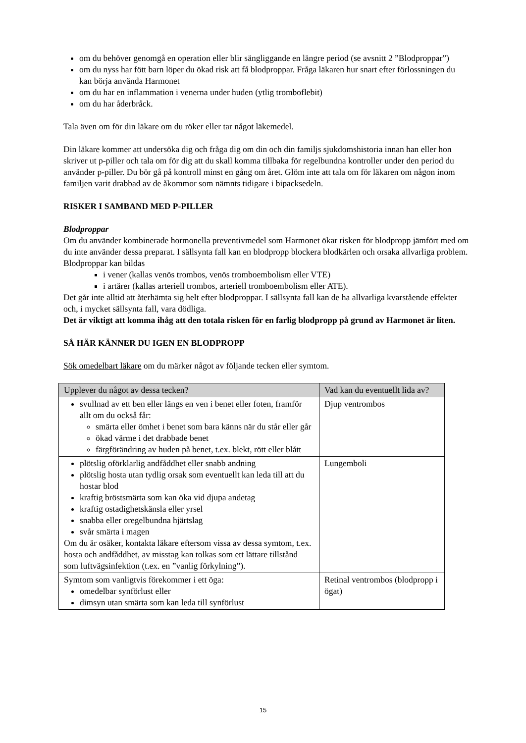om du behöver genomgå en operation eller blir sängliggande en längre period (se avsnitt 2 ”Blodproppar”)
om du nyss har fött barn löper du ökad risk att få blodproppar. Fråga läkaren hur snart efter förlossningen du kan börja använda Harmonet
om du har en inflammation i venerna under huden (ytlig tromboflebit)
om du har åderbråck.
Tala även om för din läkare om du röker eller tar något läkemedel.
Din läkare kommer att undersöka dig och fråga dig om din och din familjs sjukdomshistoria innan han eller hon skriver ut p-piller och tala om för dig att du skall komma tillbaka för regelbundna kontroller under den period du använder p-piller. Du bör gå på kontroll minst en gång om året. Glöm inte att tala om för läkaren om någon inom familjen varit drabbad av de åkommor som nämnts tidigare i bipacksedeln.
RISKER I SAMBAND MED P-PILLER
Blodproppar
Om du använder kombinerade hormonella preventivmedel som Harmonet ökar risken för blodpropp jämfört med om du inte använder dessa preparat. I sällsynta fall kan en blodpropp blockera blodkärlen och orsaka allvarliga problem.
Blodproppar kan bildas
i vener (kallas venös trombos, venös tromboembolism eller VTE)
i artärer (kallas arteriell trombos, arteriell tromboembolism eller ATE).
Det går inte alltid att återhämta sig helt efter blodproppar. I sällsynta fall kan de ha allvarliga kvarstående effekter och, i mycket sällsynta fall, vara dödliga.
Det är viktigt att komma ihåg att den totala risken för en farlig blodpropp på grund av Harmonet är liten.
SÅ HÄR KÄNNER DU IGEN EN BLODPROPP
Sök omedelbart läkare om du märker något av följande tecken eller symtom.
| Upplever du något av dessa tecken? | Vad kan du eventuellt lida av? |
| --- | --- |
| svullnad av ett ben eller längs en ven i benet eller foten, framför allt om du också får: smärta eller ömhet i benet som bara känns när du står eller går ökad värme i det drabbade benet färgförändring av huden på benet, t.ex. blekt, rött eller blått | Djup ventrombos |
| plötslig oförklarlig andfåddhet eller snabb andning plötslig hosta utan tydlig orsak som eventuellt kan leda till att du hostar blod kraftig bröstsmärta som kan öka vid djupa andetag kraftig ostadighetskänsla eller yrsel snabba eller oregelbundna hjärtslag svår smärta i magen Om du är osäker, kontakta läkare eftersom vissa av dessa symtom, t.ex. hosta och andfåddhet, av misstag kan tolkas som ett lättare tillstånd som luftvägsinfektion (t.ex. en ”vanlig förkylning”). | Lungemboli |
| Symtom som vanligtvis förekommer i ett öga: omedelbar synförlust eller dimsyn utan smärta som kan leda till synförlust | Retinal ventrombos (blodpropp i ögat) |
15